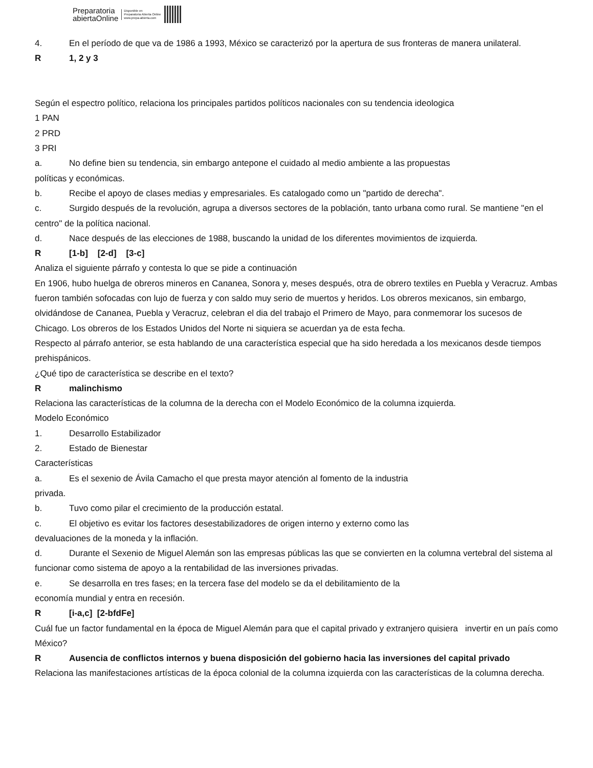Preparatoria
abiertaOnline
Disponible en
Preparatoria Abierta Online
www.prepa-abierta.com
4. En el período de que va de 1986 a 1993, México se caracterizó por la apertura de sus fronteras de manera unilateral.
R 1, 2 y 3
Según el espectro político, relaciona los principales partidos políticos nacionales con su tendencia ideologica
1 PAN
2 PRD
3 PRI
a. No define bien su tendencia, sin embargo antepone el cuidado al medio ambiente a las propuestas
políticas y económicas.
b. Recibe el apoyo de clases medias y empresariales. Es catalogado como un "partido de derecha".
c. Surgido después de la revolución, agrupa a diversos sectores de la población, tanto urbana como rural. Se mantiene "en el centro" de la política nacional.
d. Nace después de las elecciones de 1988, buscando la unidad de los diferentes movimientos de izquierda.
R [1-b] [2-d] [3-c]
Analiza el siguiente párrafo y contesta lo que se pide a continuación
En 1906, hubo huelga de obreros mineros en Cananea, Sonora y, meses después, otra de obrero textiles en Puebla y Veracruz. Ambas fueron también sofocadas con lujo de fuerza y con saldo muy serio de muertos y heridos. Los obreros mexicanos, sin embargo, olvidándose de Cananea, Puebla y Veracruz, celebran el dia del trabajo el Primero de Mayo, para conmemorar los sucesos de Chicago. Los obreros de los Estados Unidos del Norte ni siquiera se acuerdan ya de esta fecha.
Respecto al párrafo anterior, se esta hablando de una característica especial que ha sido heredada a los mexicanos desde tiempos prehispánicos.
¿Qué tipo de característica se describe en el texto?
Rmalinchismo
Relaciona las características de la columna de la derecha con el Modelo Económico de la columna izquierda.
Modelo Económico
1. Desarrollo Estabilizador
2. Estado de Bienestar
Características
a. Es el sexenio de Ávila Camacho el que presta mayor atención al fomento de la industria
privada.
b. Tuvo como pilar el crecimiento de la producción estatal.
c. El objetivo es evitar los factores desestabilizadores de origen interno y externo como las
devaluaciones de la moneda y la inflación.
d. Durante el Sexenio de Miguel Alemán son las empresas públicas las que se convierten en la columna vertebral del sistema al funcionar como sistema de apoyo a la rentabilidad de las inversiones privadas.
e. Se desarrolla en tres fases; en la tercera fase del modelo se da el debilitamiento de la
economía mundial y entra en recesión.
R [i-a,c] [2-bfdFe]
Cuál fue un factor fundamental en la época de Miguel Alemán para que el capital privado y extranjero quisiera invertir en un país como México?
R Ausencia de conflictos internos y buena disposición del gobierno hacia las inversiones del capital privado
Relaciona las manifestaciones artísticas de la época colonial de la columna izquierda con las características de la columna derecha.